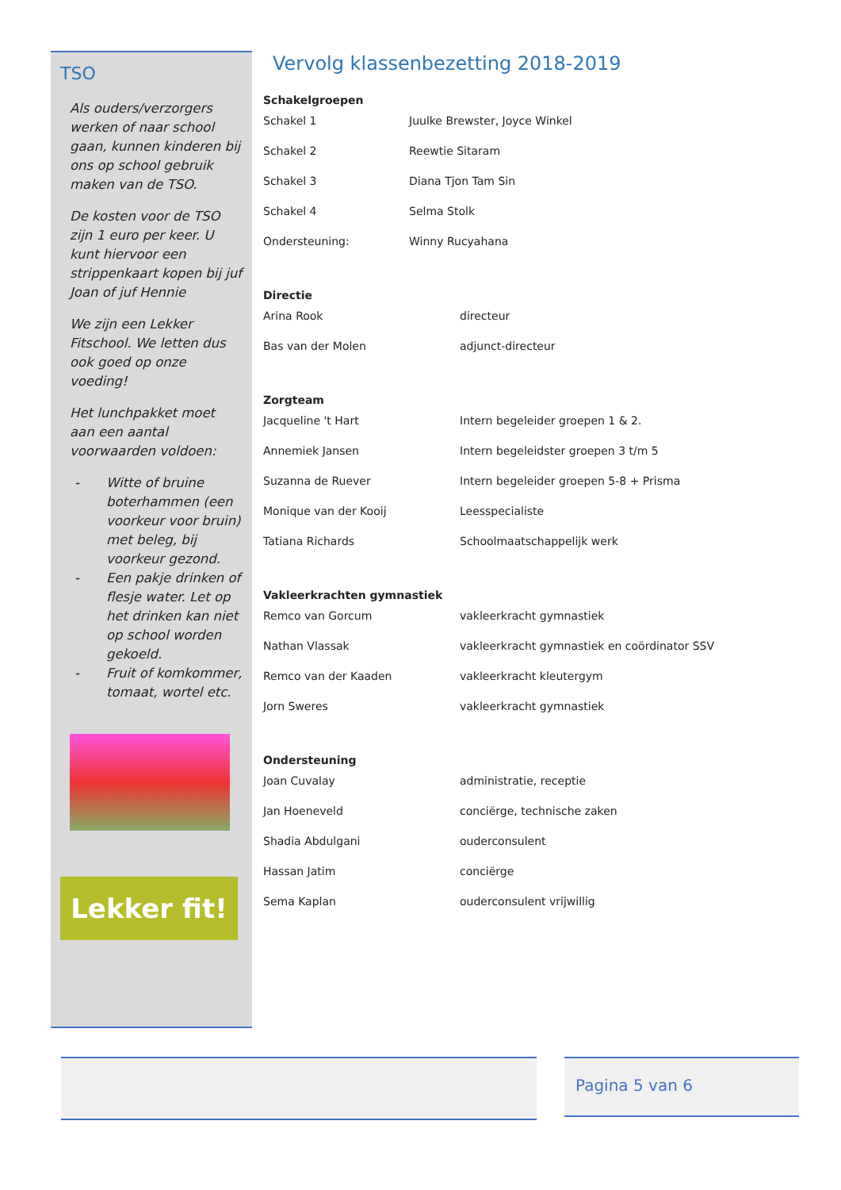TSO
Als ouders/verzorgers werken of naar school gaan, kunnen kinderen bij ons op school gebruik maken van de TSO.
De kosten voor de TSO zijn 1 euro per keer. U kunt hiervoor een strippenkaart kopen bij juf Joan of juf Hennie
We zijn een Lekker Fitschool. We letten dus ook goed op onze voeding!
Het lunchpakket moet aan een aantal voorwaarden voldoen:
- Witte of bruine boterhammen (een voorkeur voor bruin) met beleg, bij voorkeur gezond.
- Een pakje drinken of flesje water. Let op het drinken kan niet op school worden gekoeld.
- Fruit of komkommer, tomaat, wortel etc.
Lekker fit!
Vervolg klassenbezetting 2018-2019
Schakelgroepen
| Schakel 1 | Juulke Brewster, Joyce Winkel |
| Schakel 2 | Reewtie Sitaram |
| Schakel 3 | Diana Tjon Tam Sin |
| Schakel 4 | Selma Stolk |
| Ondersteuning: | Winny Rucyahana |
Directie
| Arina Rook | directeur |
| Bas van der Molen | adjunct-directeur |
Zorgteam
| Jacqueline 't Hart | Intern begeleider groepen 1 & 2. |
| Annemiek Jansen | Intern begeleidster groepen 3 t/m 5 |
| Suzanna de Ruever | Intern begeleider groepen 5-8 + Prisma |
| Monique van der Kooij | Leesspecialiste |
| Tatiana Richards | Schoolmaatschappelijk werk |
Vakleerkrachten gymnastiek
| Remco van Gorcum | vakleerkracht gymnastiek |
| Nathan Vlassak | vakleerkracht gymnastiek en coördinator SSV |
| Remco van der Kaaden | vakleerkracht kleutergym |
| Jorn Sweres | vakleerkracht gymnastiek |
Ondersteuning
| Joan Cuvalay | administratie, receptie |
| Jan Hoeneveld | conciërge, technische zaken |
| Shadia Abdulgani | ouderconsulent |
| Hassan Jatim | conciërge |
| Sema Kaplan | ouderconsulent vrijwillig |
Pagina 5 van 6